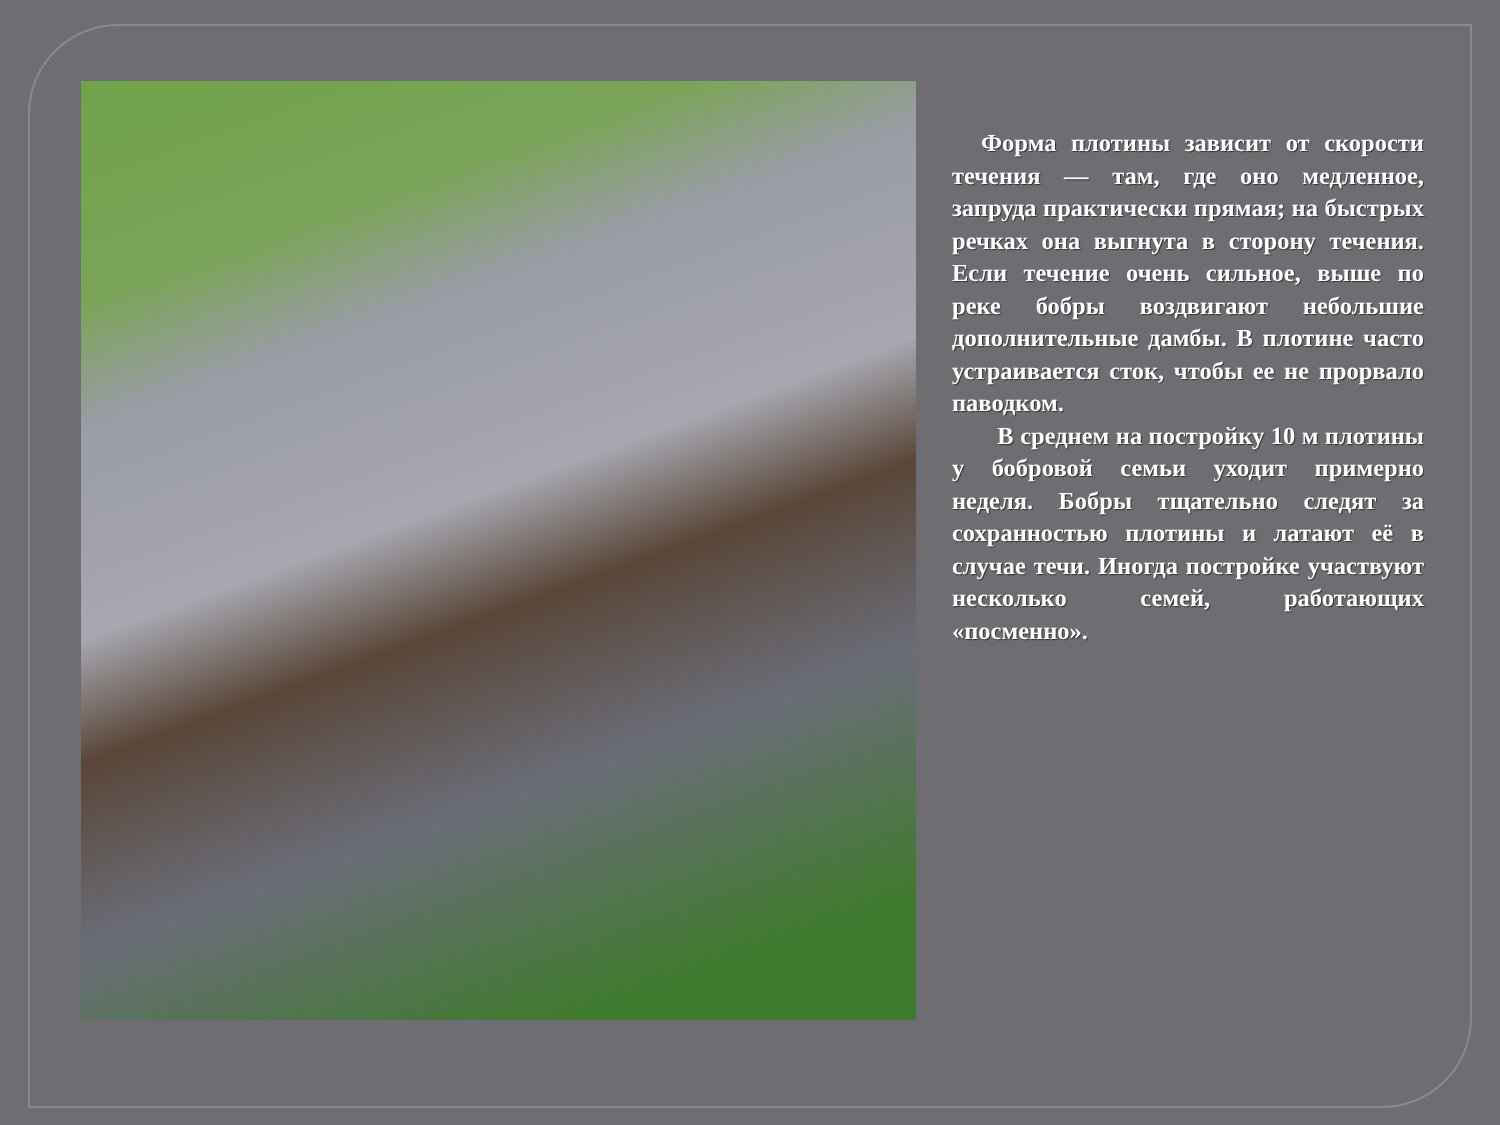Форма плотины зависит от скорости течения — там, где оно медленное, запруда практически прямая; на быстрых речках она выгнута в сторону течения. Если течение очень сильное, выше по реке бобры воздвигают небольшие дополнительные дамбы. В плотине часто устраивается сток, чтобы ее не прорвало паводком.
В среднем на постройку 10 м плотины у бобровой семьи уходит примерно неделя. Бобры тщательно следят за сохранностью плотины и латают её в случае течи. Иногда постройке участвуют несколько семей, работающих «посменно».